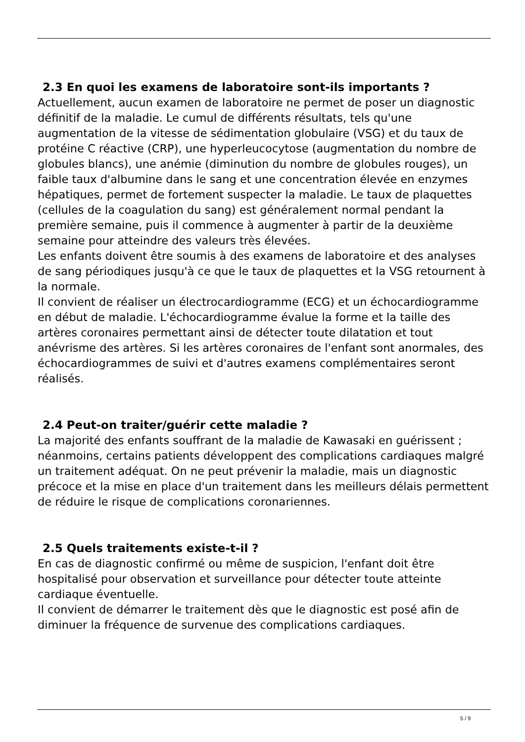2.3 En quoi les examens de laboratoire sont-ils importants ?
Actuellement, aucun examen de laboratoire ne permet de poser un diagnostic définitif de la maladie. Le cumul de différents résultats, tels qu'une augmentation de la vitesse de sédimentation globulaire (VSG) et du taux de protéine C réactive (CRP), une hyperleucocytose (augmentation du nombre de globules blancs), une anémie (diminution du nombre de globules rouges), un faible taux d'albumine dans le sang et une concentration élevée en enzymes hépatiques, permet de fortement suspecter la maladie. Le taux de plaquettes (cellules de la coagulation du sang) est généralement normal pendant la première semaine, puis il commence à augmenter à partir de la deuxième semaine pour atteindre des valeurs très élevées.
Les enfants doivent être soumis à des examens de laboratoire et des analyses de sang périodiques jusqu'à ce que le taux de plaquettes et la VSG retournent à la normale.
Il convient de réaliser un électrocardiogramme (ECG) et un échocardiogramme en début de maladie. L'échocardiogramme évalue la forme et la taille des artères coronaires permettant ainsi de détecter toute dilatation et tout anévrisme des artères. Si les artères coronaires de l'enfant sont anormales, des échocardiogrammes de suivi et d'autres examens complémentaires seront réalisés.
2.4 Peut-on traiter/guérir cette maladie ?
La majorité des enfants souffrant de la maladie de Kawasaki en guérissent ; néanmoins, certains patients développent des complications cardiaques malgré un traitement adéquat. On ne peut prévenir la maladie, mais un diagnostic précoce et la mise en place d'un traitement dans les meilleurs délais permettent de réduire le risque de complications coronariennes.
2.5 Quels traitements existe-t-il ?
En cas de diagnostic confirmé ou même de suspicion, l'enfant doit être hospitalisé pour observation et surveillance pour détecter toute atteinte cardiaque éventuelle.
Il convient de démarrer le traitement dès que le diagnostic est posé afin de diminuer la fréquence de survenue des complications cardiaques.
5 / 9